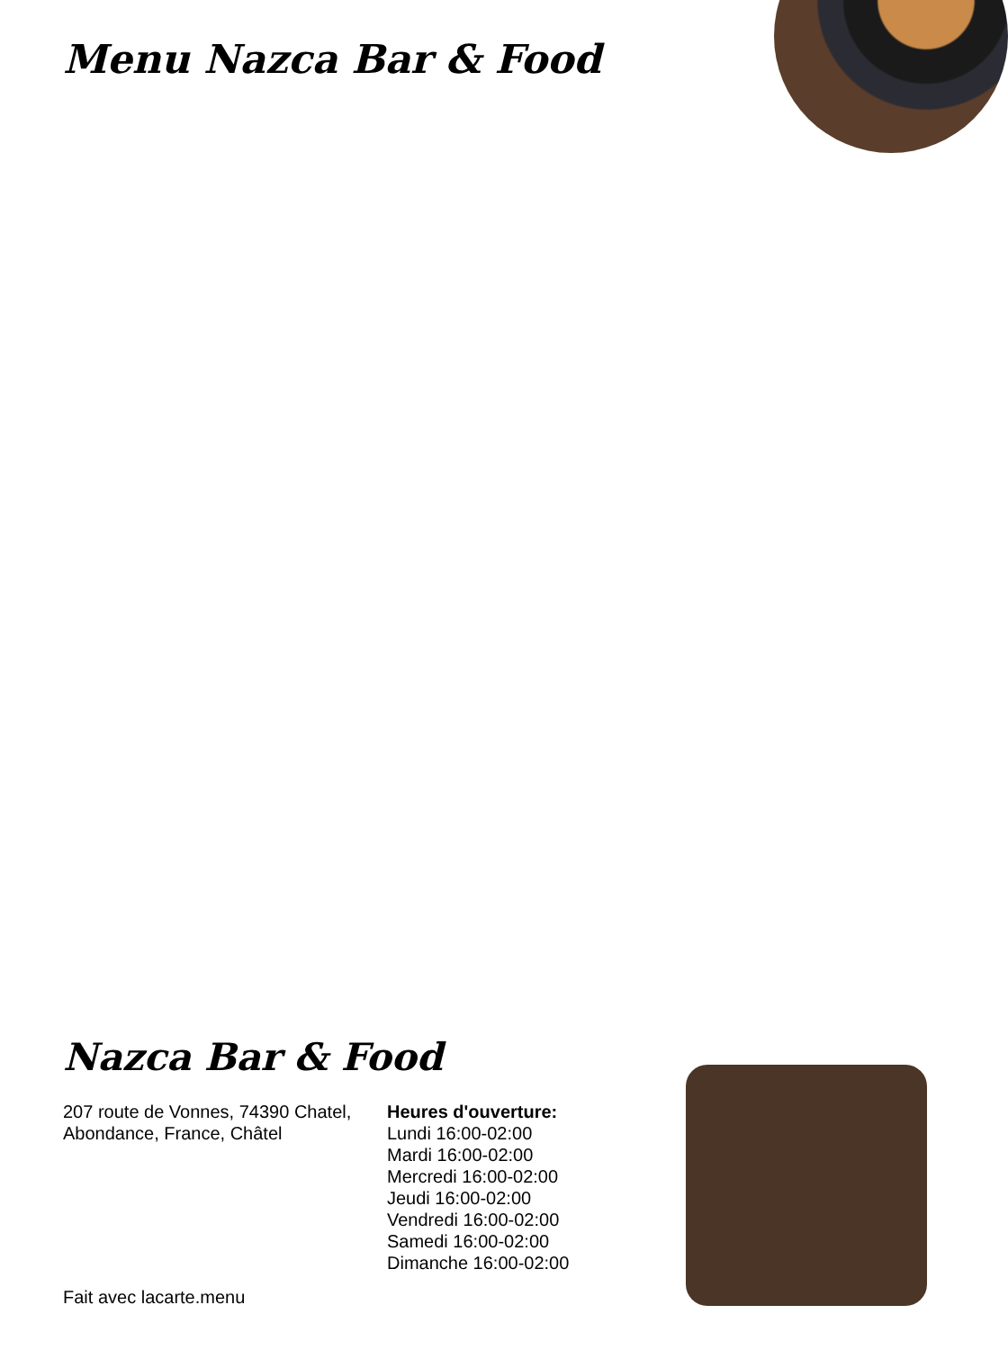Menu Nazca Bar & Food
Nazca Bar & Food
207 route de Vonnes, 74390 Chatel, Abondance, France, Châtel
Heures d'ouverture:
Lundi 16:00-02:00
Mardi 16:00-02:00
Mercredi 16:00-02:00
Jeudi 16:00-02:00
Vendredi 16:00-02:00
Samedi 16:00-02:00
Dimanche 16:00-02:00
Fait avec lacarte.menu